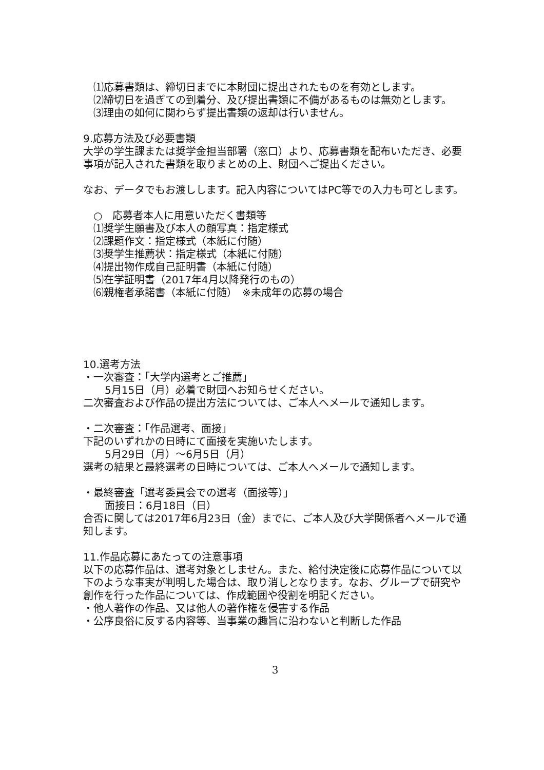⑴応募書類は、締切日までに本財団に提出されたものを有効とします。
⑵締切日を過ぎての到着分、及び提出書類に不備があるものは無効とします。
⑶理由の如何に関わらず提出書類の返却は行いません。
9.応募方法及び必要書類
大学の学生課または奨学金担当部署（窓口）より、応募書類を配布いただき、必要事項が記入された書類を取りまとめの上、財団へご提出ください。
なお、データでもお渡しします。記入内容についてはPC等での入力も可とします。
○　応募者本人に用意いただく書類等
⑴奨学生願書及び本人の顔写真：指定様式
⑵課題作文：指定様式（本紙に付随）
⑶奨学生推薦状：指定様式（本紙に付随）
⑷提出物作成自己証明書（本紙に付随）
⑸在学証明書（2017年4月以降発行のもの）
⑹親権者承諾書（本紙に付随）　※未成年の応募の場合
10.選考方法
・一次審査：「大学内選考とご推薦」
5月15日（月）必着で財団へお知らせください。
二次審査および作品の提出方法については、ご本人へメールで通知します。
・二次審査：「作品選考、面接」
下記のいずれかの日時にて面接を実施いたします。
5月29日（月）～6月5日（月）
選考の結果と最終選考の日時については、ご本人へメールで通知します。
・最終審査「選考委員会での選考（面接等）」
面接日：6月18日（日）
合否に関しては2017年6月23日（金）までに、ご本人及び大学関係者へメールで通知します。
11.作品応募にあたっての注意事項
以下の応募作品は、選考対象としません。また、給付決定後に応募作品について以下のような事実が判明した場合は、取り消しとなります。なお、グループで研究や創作を行った作品については、作成範囲や役割を明記ください。
・他人著作の作品、又は他人の著作権を侵害する作品
・公序良俗に反する内容等、当事業の趣旨に沿わないと判断した作品
3